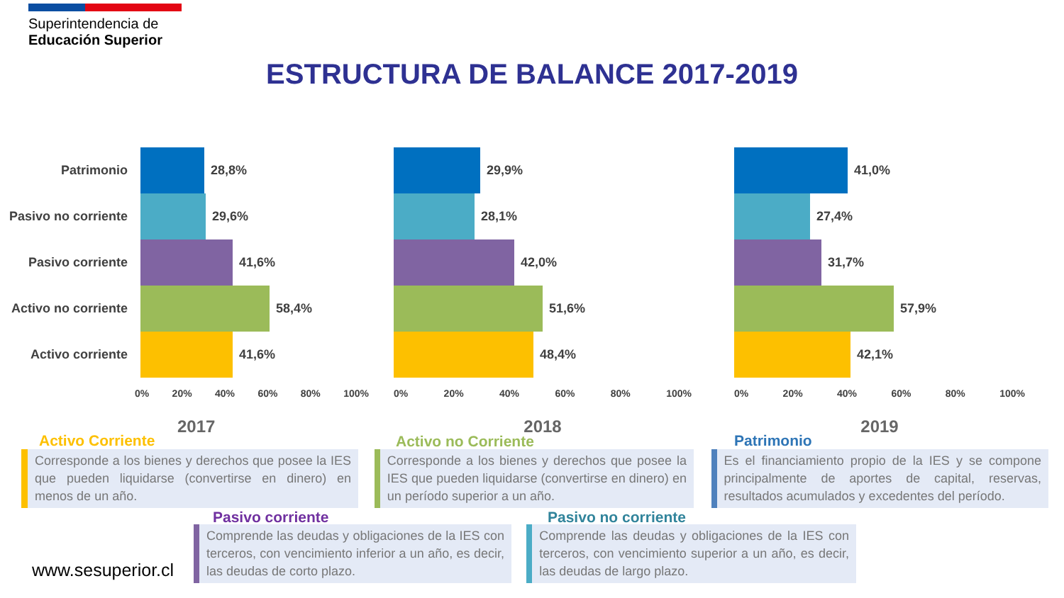Superintendencia de
Educación Superior
ESTRUCTURA DE BALANCE 2017-2019
Patrimonio 28,8%
Pasivo no corriente
29,6%
Pasivo corriente 41,6%
Activo no corriente
58,4%
Activo corriente 41,6%
0% 20% 40% 60% 80% 100%
2017
29,9%
28,1%
42,0%
51,6%
48,4%
0% 20% 40% 60% 80% 100%
2018
41,0%
27,4%
31,7%
57,9%
42,1%
0% 20% 40% 60% 80% 100%
2019
Activo Corriente
Corresponde a los bienes y derechos que posee la IES que pueden liquidarse (convertirse en dinero) en menos de un año.
Activo no Corriente
Corresponde a los bienes y derechos que posee la IES que pueden liquidarse (convertirse en dinero) en un período superior a un año.
Patrimonio
Es el financiamiento propio de la IES y se compone principalmente de aportes de capital, reservas, resultados acumulados y excedentes del período.
Pasivo corriente
Comprende las deudas y obligaciones de la IES con terceros, con vencimiento inferior a un año, es decir, las deudas de corto plazo.
Pasivo no corriente
Comprende las deudas y obligaciones de la IES con terceros, con vencimiento superior a un año, es decir, las deudas de largo plazo.
www.sesuperior.cl